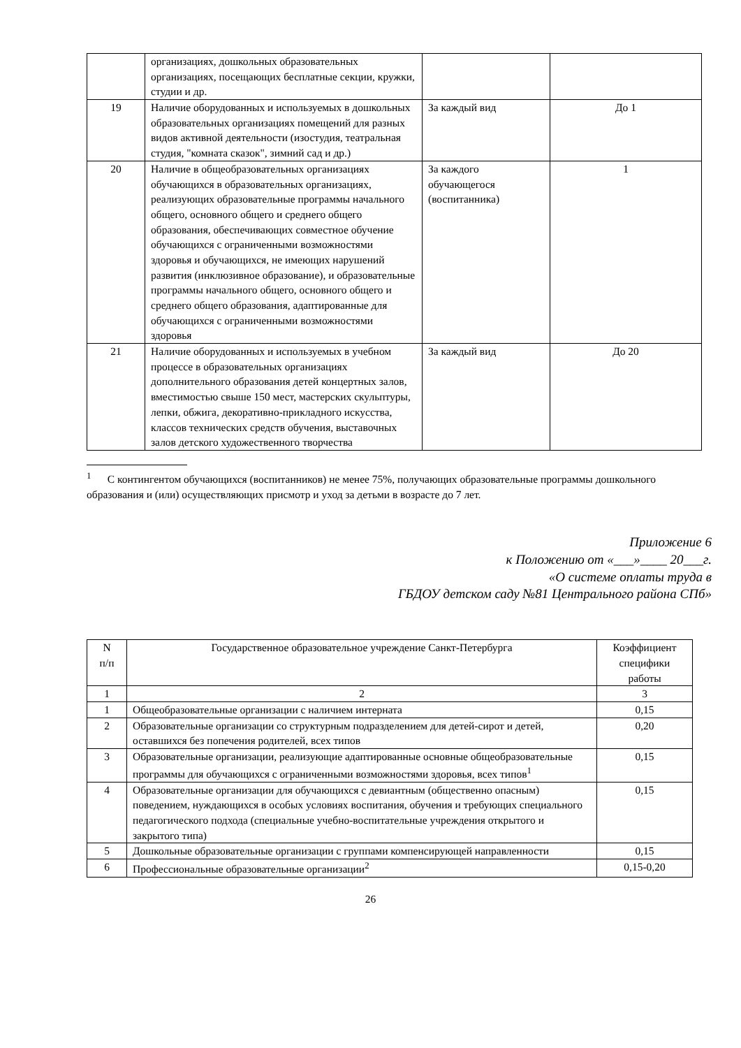| | организациях, дошкольных образовательных организациях, посещающих бесплатные секции, кружки, студии и др. | | |
| 19 | Наличие оборудованных и используемых в дошкольных образовательных организациях помещений для разных видов активной деятельности (изостудия, театральная студия, "комната сказок", зимний сад и др.) | За каждый вид | До 1 |
| 20 | Наличие в общеобразовательных организациях обучающихся в образовательных организациях, реализующих образовательные программы начального общего, основного общего и среднего общего образования, обеспечивающих совместное обучение обучающихся с ограниченными возможностями здоровья и обучающихся, не имеющих нарушений развития (инклюзивное образование), и образовательные программы начального общего, основного общего и среднего общего образования, адаптированные для обучающихся с ограниченными возможностями здоровья | За каждого обучающегося (воспитанника) | 1 |
| 21 | Наличие оборудованных и используемых в учебном процессе в образовательных организациях дополнительного образования детей концертных залов, вместимостью свыше 150 мест, мастерских скульптуры, лепки, обжига, декоративно-прикладного искусства, классов технических средств обучения, выставочных залов детского художественного творчества | За каждый вид | До 20 |
<sup>1</sup> С контингентом обучающихся (воспитанников) не менее 75%, получающих образовательные программы дошкольного образования и (или) осуществляющих присмотр и уход за детьми в возрасте до 7 лет.
Приложение 6
к Положению от «___»____ 20___г.
«О системе оплаты труда в
ГБДОУ детском саду №81 Центрального района СПб»
| N п/п | Государственное образовательное учреждение Санкт-Петербурга | Коэффициент специфики работы |
| --- | --- | --- |
| 1 | 2 | 3 |
| 1 | Общеобразовательные организации с наличием интерната | 0,15 |
| 2 | Образовательные организации со структурным подразделением для детей-сирот и детей, оставшихся без попечения родителей, всех типов | 0,20 |
| 3 | Образовательные организации, реализующие адаптированные основные общеобразовательные программы для обучающихся с ограниченными возможностями здоровья, всех типов<sup>1</sup> | 0,15 |
| 4 | Образовательные организации для обучающихся с девиантным (общественно опасным) поведением, нуждающихся в особых условиях воспитания, обучения и требующих специального педагогического подхода (специальные учебно-воспитательные учреждения открытого и закрытого типа) | 0,15 |
| 5 | Дошкольные образовательные организации с группами компенсирующей направленности | 0,15 |
| 6 | Профессиональные образовательные организации<sup>2</sup> | 0,15-0,20 |
26